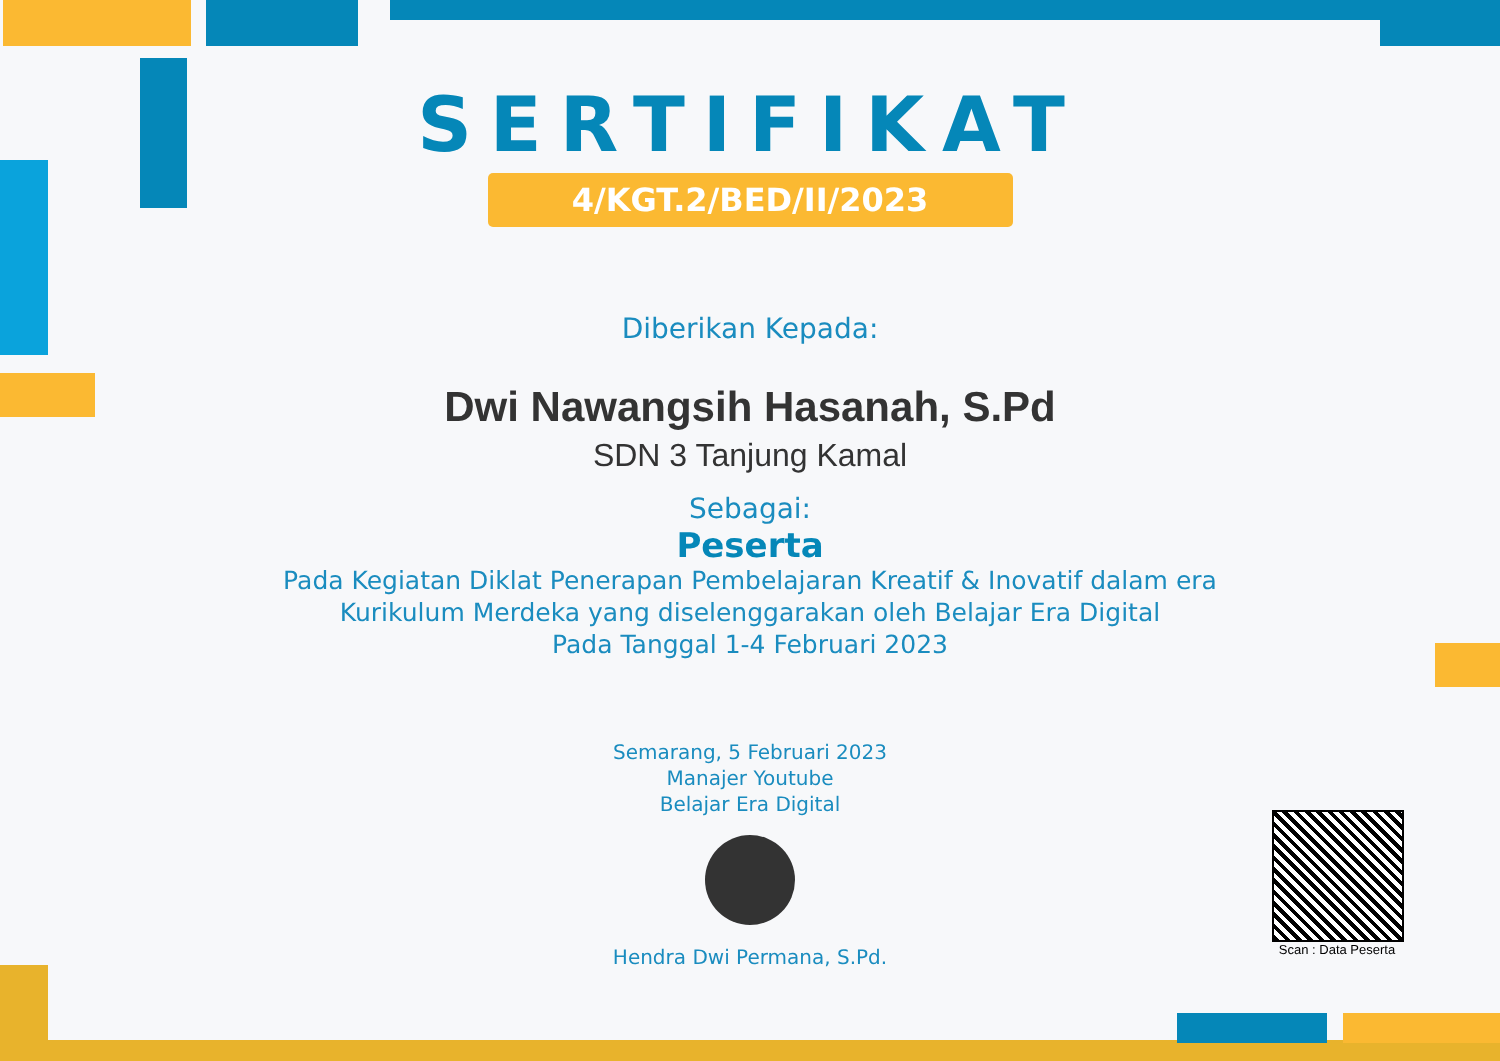SERTIFIKAT
4/KGT.2/BED/II/2023
Diberikan Kepada:
Dwi Nawangsih Hasanah, S.Pd
SDN 3 Tanjung Kamal
Sebagai:
Peserta
Pada Kegiatan Diklat Penerapan Pembelajaran Kreatif & Inovatif dalam era
Kurikulum Merdeka yang diselenggarakan oleh Belajar Era Digital
Pada Tanggal 1-4 Februari 2023
Semarang, 5 Februari 2023
Manajer Youtube
Belajar Era Digital
Hendra Dwi Permana, S.Pd.
Scan : Data Peserta